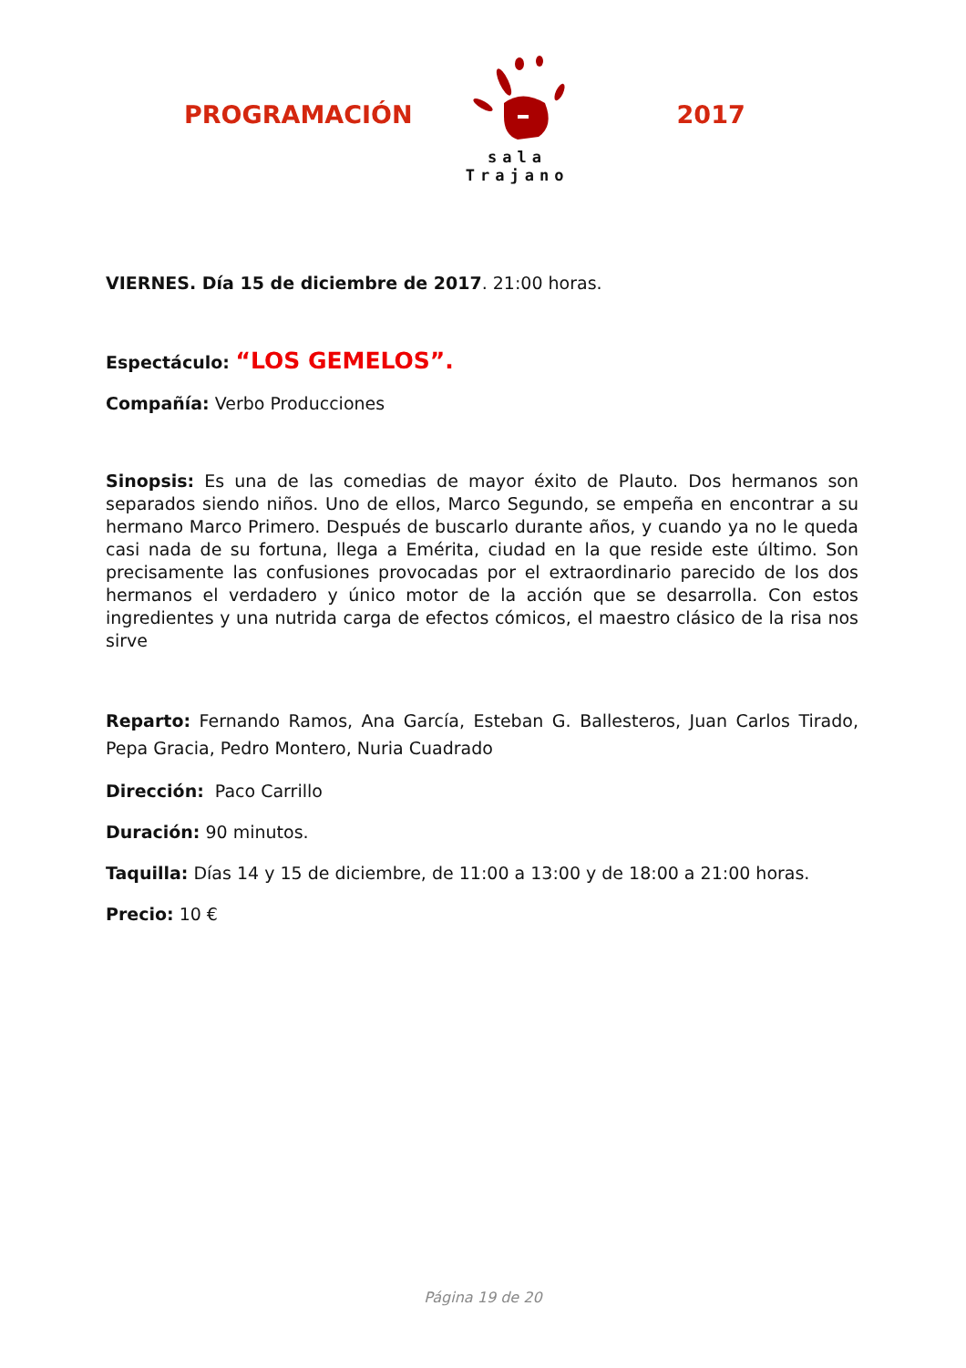PROGRAMACIÓN
sala Trajano
2017
VIERNES. Día 15 de diciembre de 2017. 21:00 horas.
Espectáculo: “LOS GEMELOS”.
Compañía: Verbo Producciones
Sinopsis: Es una de las comedias de mayor éxito de Plauto. Dos hermanos son separados siendo niños. Uno de ellos, Marco Segundo, se empeña en encontrar a su hermano Marco Primero. Después de buscarlo durante años, y cuando ya no le queda casi nada de su fortuna, llega a Emérita, ciudad en la que reside este último. Son precisamente las confusiones provocadas por el extraordinario parecido de los dos hermanos el verdadero y único motor de la acción que se desarrolla. Con estos ingredientes y una nutrida carga de efectos cómicos, el maestro clásico de la risa nos sirve
Reparto: Fernando Ramos, Ana García, Esteban G. Ballesteros, Juan Carlos Tirado, Pepa Gracia, Pedro Montero, Nuria Cuadrado
Dirección: Paco Carrillo
Duración: 90 minutos.
Taquilla: Días 14 y 15 de diciembre, de 11:00 a 13:00 y de 18:00 a 21:00 horas.
Precio: 10 €
Página 19 de 20